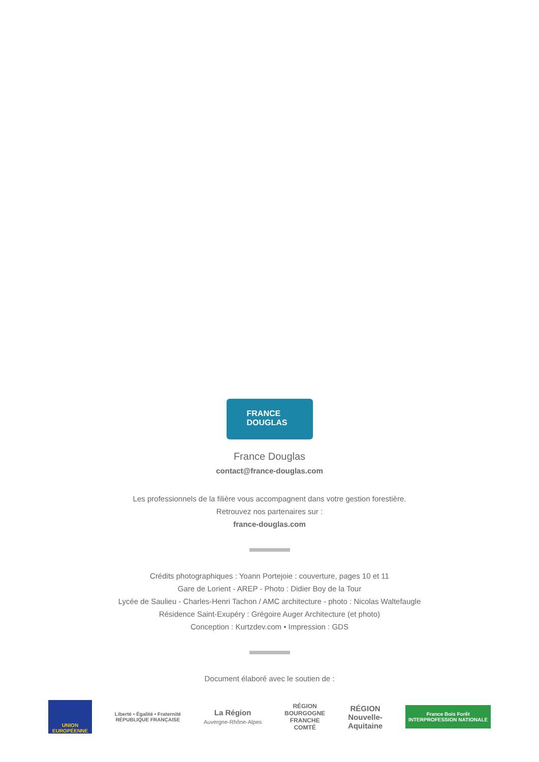FRANCE
DOUGLAS
France Douglas
contact@france-douglas.com
Les professionnels de la filière vous accompagnent dans votre gestion forestière.
Retrouvez nos partenaires sur :
france-douglas.com
Crédits photographiques : Yoann Portejoie : couverture, pages 10 et 11
Gare de Lorient - AREP - Photo : Didier Boy de la Tour
Lycée de Saulieu - Charles-Henri Tachon / AMC architecture - photo : Nicolas Waltefaugle
Résidence Saint-Exupéry : Grégoire Auger Architecture (et photo)
Conception : Kurtzdev.com • Impression : GDS
Document élaboré avec le soutien de :
UNION EUROPÉENNE
Liberté • Égalité • Fraternité
RÉPUBLIQUE FRANÇAISE
La Région
Auvergne-Rhône-Alpes
RÉGION
BOURGOGNE
FRANCHE
COMTÉ
RÉGION
Nouvelle-
Aquitaine
France Bois Forêt
INTERPROFESSION NATIONALE